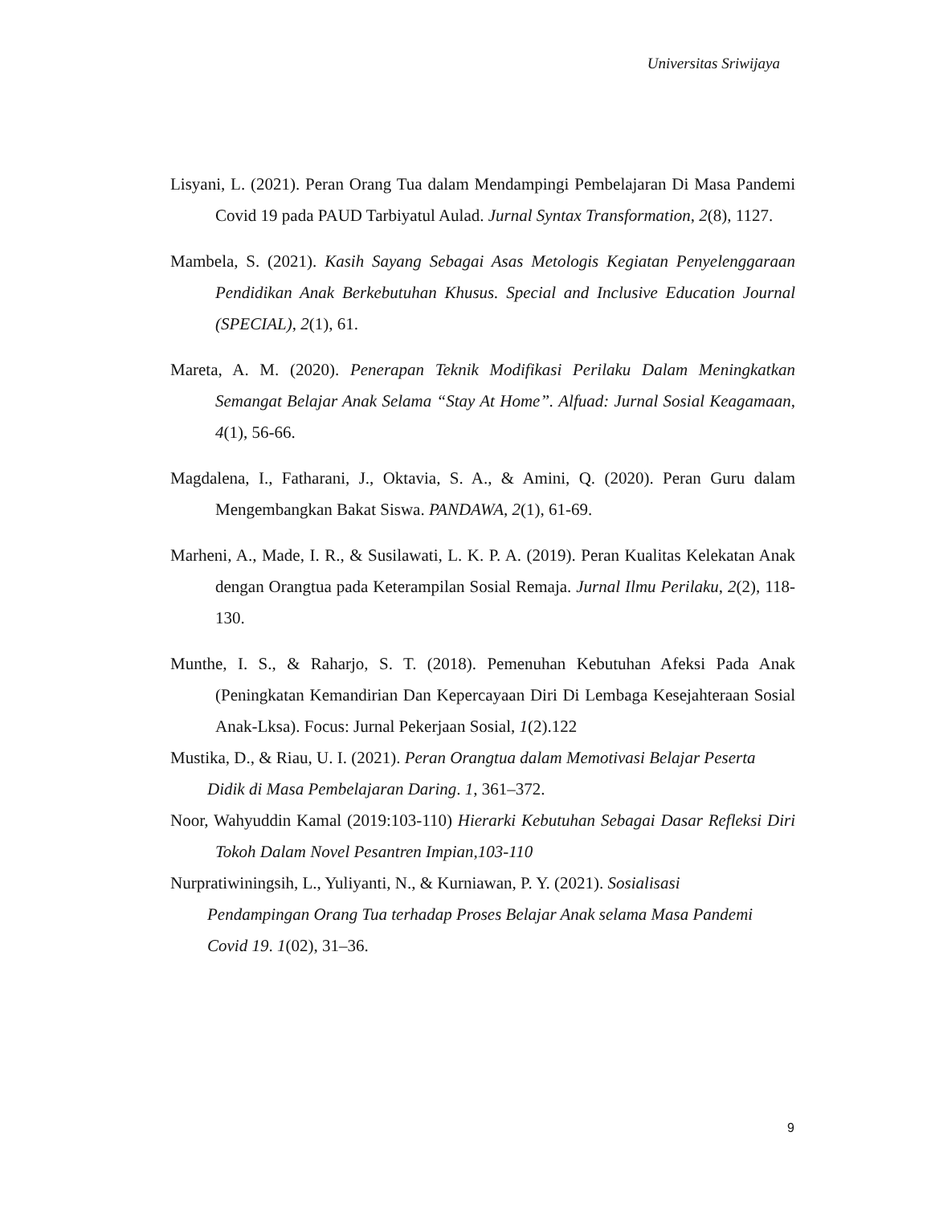Universitas Sriwijaya
Lisyani, L. (2021). Peran Orang Tua dalam Mendampingi Pembelajaran Di Masa Pandemi Covid 19 pada PAUD Tarbiyatul Aulad. Jurnal Syntax Transformation, 2(8), 1127.
Mambela, S. (2021). Kasih Sayang Sebagai Asas Metologis Kegiatan Penyelenggaraan Pendidikan Anak Berkebutuhan Khusus. Special and Inclusive Education Journal (SPECIAL), 2(1), 61.
Mareta, A. M. (2020). Penerapan Teknik Modifikasi Perilaku Dalam Meningkatkan Semangat Belajar Anak Selama “Stay At Home”. Alfuad: Jurnal Sosial Keagamaan, 4(1), 56-66.
Magdalena, I., Fatharani, J., Oktavia, S. A., & Amini, Q. (2020). Peran Guru dalam Mengembangkan Bakat Siswa. PANDAWA, 2(1), 61-69.
Marheni, A., Made, I. R., & Susilawati, L. K. P. A. (2019). Peran Kualitas Kelekatan Anak dengan Orangtua pada Keterampilan Sosial Remaja. Jurnal Ilmu Perilaku, 2(2), 118-130.
Munthe, I. S., & Raharjo, S. T. (2018). Pemenuhan Kebutuhan Afeksi Pada Anak (Peningkatan Kemandirian Dan Kepercayaan Diri Di Lembaga Kesejahteraan Sosial Anak-Lksa). Focus: Jurnal Pekerjaan Sosial, 1(2).122
Mustika, D., & Riau, U. I. (2021). Peran Orangtua dalam Memotivasi Belajar Peserta Didik di Masa Pembelajaran Daring. 1, 361–372.
Noor, Wahyuddin Kamal (2019:103-110) Hierarki Kebutuhan Sebagai Dasar Refleksi Diri Tokoh Dalam Novel Pesantren Impian,103-110
Nurpratiwiningsih, L., Yuliyanti, N., & Kurniawan, P. Y. (2021). Sosialisasi Pendampingan Orang Tua terhadap Proses Belajar Anak selama Masa Pandemi Covid 19. 1(02), 31–36.
9